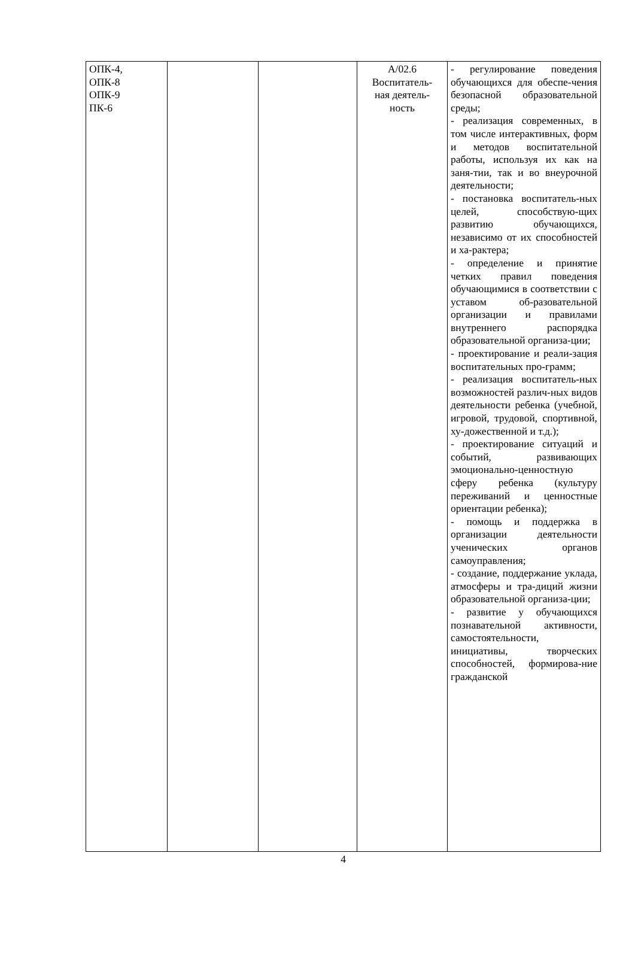| ОПК-4, ОПК-8 ОПК-9 ПК-6 | | | А/02.6 Воспитатель- ная деятель- ность | - регулирование поведения обучающихся для обеспе-чения безопасной образовательной среды; - реализация современных, в том числе интерактивных, форм и методов воспитательной работы, используя их как на заня-тии, так и во внеурочной деятельности; - постановка воспитатель-ных целей, способствую-щих развитию обучающихся, независимо от их способностей и ха-рактера; - определение и принятие четких правил поведения обучающимися в соответствии с уставом об-разовательной организации и правилами внутреннего распорядка образовательной организа-ции; - проектирование и реали-зация воспитательных про-грамм; - реализация воспитатель-ных возможностей различ-ных видов деятельности ребенка (учебной, игровой, трудовой, спортивной, ху-дожественной и т.д.); - проектирование ситуаций и событий, развивающих эмоционально-ценностную сферу ребенка (культуру переживаний и ценностные ориентации ребенка); - помощь и поддержка в организации деятельности ученических органов самоуправления; - создание, поддержание уклада, атмосферы и тра-диций жизни образовательной организа-ции; - развитие у обучающихся познавательной активности, самостоятельности, инициативы, творческих способностей, формирова-ние гражданской |
4